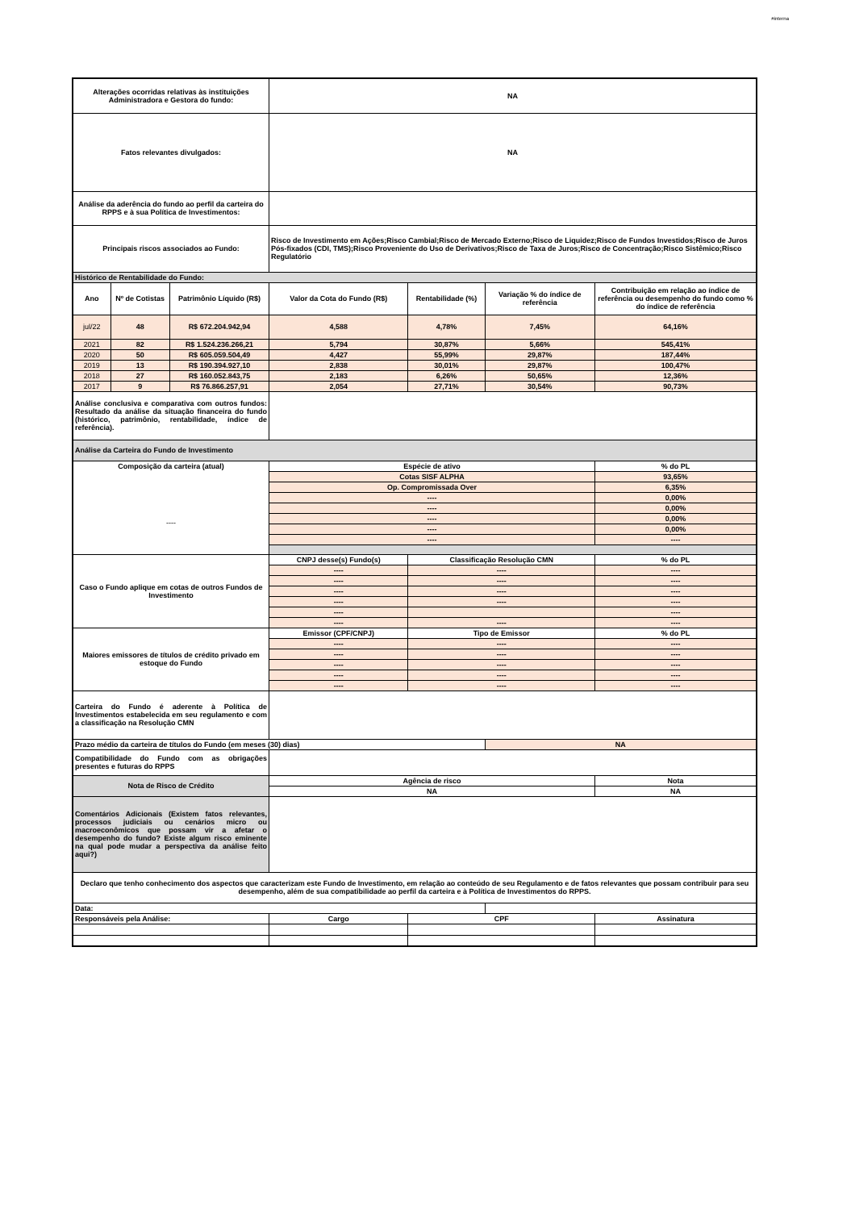#interna
| Alterações ocorridas relativas às instituições Administradora e Gestora do fundo: | | | NA | | | |
| Fatos relevantes divulgados: | | | NA | | | |
| Análise da aderência do fundo ao perfil da carteira do RPPS e à sua Política de Investimentos: | | | | | | |
| Principais riscos associados ao Fundo: | | | Risco de Investimento em Ações;Risco Cambial;Risco de Mercado Externo;Risco de Liquidez;Risco de Fundos Investidos;Risco de Juros Pós-fixados (CDI, TMS);Risco Proveniente do Uso de Derivativos;Risco de Taxa de Juros;Risco de Concentração;Risco Sistêmico;Risco Regulatório | | | |
| Histórico de Rentabilidade do Fundo: | | | | | | |
| Ano | Nº de Cotistas | Patrimônio Líquido (R$) | Valor da Cota do Fundo (R$) | Rentabilidade (%) | Variação % do índice de referência | Contribuição em relação ao índice de referência ou desempenho do fundo como % do índice de referência |
| jul/22 | 48 | R$ 672.204.942,94 | 4,588 | 4,78% | 7,45% | 64,16% |
| 2021 | 82 | R$ 1.524.236.266,21 | 5,794 | 30,87% | 5,66% | 545,41% |
| 2020 | 50 | R$ 605.059.504,49 | 4,427 | 55,99% | 29,87% | 187,44% |
| 2019 | 13 | R$ 190.394.927,10 | 2,838 | 30,01% | 29,87% | 100,47% |
| 2018 | 27 | R$ 160.052.843,75 | 2,183 | 6,26% | 50,65% | 12,36% |
| 2017 | 9 | R$ 76.866.257,91 | 2,054 | 27,71% | 30,54% | 90,73% |
| Análise conclusiva e comparativa com outros fundos: Resultado da análise da situação financeira do fundo (histórico, patrimônio, rentabilidade, índice de referência). | | | | | | |
| Análise da Carteira do Fundo de Investimento | | | | | | |
| Composição da carteira (atual) ---- | | | Espécie de ativo | | | % do PL |
| | | | Cotas SISF ALPHA | | | 93,65% |
| | | | Op. Compromissada Over | | | 6,35% |
| | | | ---- | | | 0,00% |
| | | | ---- | | | 0,00% |
| | | | ---- | | | 0,00% |
| | | | ---- | | | 0,00% |
| | | | ---- | | | ---- |
| Caso o Fundo aplique em cotas de outros Fundos de Investimento | | | CNPJ desse(s) Fundo(s) | Classificação Resolução CMN | | % do PL |
| | | | ---- | ---- | | ---- |
| | | | ---- | ---- | | ---- |
| | | | ---- | ---- | | ---- |
| | | | ---- | ---- | | ---- |
| | | | ---- | | | ---- |
| | | | ---- | ---- | | ---- |
| Maiores emissores de títulos de crédito privado em estoque do Fundo | | | Emissor (CPF/CNPJ) | Tipo de Emissor | | % do PL |
| | | | ---- | ---- | | ---- |
| | | | ---- | ---- | | ---- |
| | | | ---- | ---- | | ---- |
| | | | ---- | ---- | | ---- |
| | | | ---- | ---- | | ---- |
| Carteira do Fundo é aderente à Política de Investimentos estabelecida em seu regulamento e com a classificação na Resolução CMN | | | | | | |
| Prazo médio da carteira de títulos do Fundo (em meses (30) dias) | | | | | NA | |
| Compatibilidade do Fundo com as obrigações presentes e futuras do RPPS | | | | | | |
| Nota de Risco de Crédito | | | Agência de risco | | | Nota |
| | | | NA | | | NA |
| Comentários Adicionais (Existem fatos relevantes, processos judiciais ou cenários micro ou macroeconômicos que possam vir a afetar o desempenho do fundo? Existe algum risco eminente na qual pode mudar a perspectiva da análise feito aqui?) | | | | | | |
| Declaro que tenho conhecimento dos aspectos que caracterizam este Fundo de Investimento, em relação ao conteúdo de seu Regulamento e de fatos relevantes que possam contribuir para seu desempenho, além de sua compatibilidade ao perfil da carteira e à Política de Investimentos do RPPS. | | | | | | |
| Data: | | | | | | |
| Responsáveis pela Análise: | | | Cargo | CPF | | Assinatura |